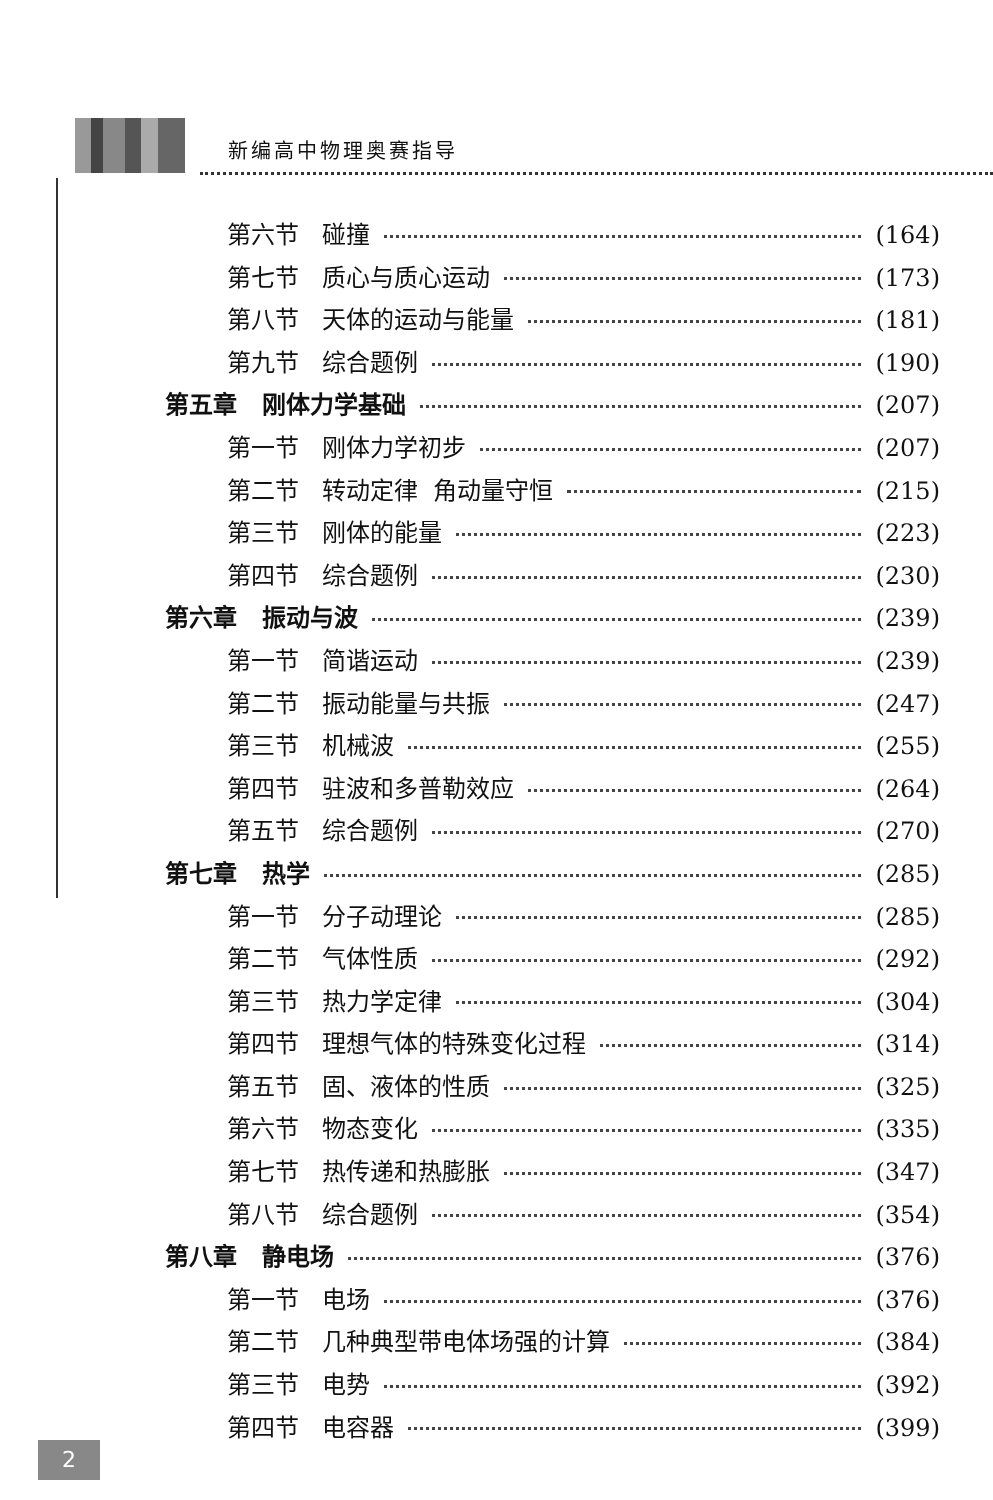新编高中物理奥赛指导
第六节 碰撞 (164)
第七节 质心与质心运动 (173)
第八节 天体的运动与能量 (181)
第九节 综合题例 (190)
第五章 刚体力学基础 (207)
第一节 刚体力学初步 (207)
第二节 转动定律 角动量守恒 (215)
第三节 刚体的能量 (223)
第四节 综合题例 (230)
第六章 振动与波 (239)
第一节 简谐运动 (239)
第二节 振动能量与共振 (247)
第三节 机械波 (255)
第四节 驻波和多普勒效应 (264)
第五节 综合题例 (270)
第七章 热学 (285)
第一节 分子动理论 (285)
第二节 气体性质 (292)
第三节 热力学定律 (304)
第四节 理想气体的特殊变化过程 (314)
第五节 固、液体的性质 (325)
第六节 物态变化 (335)
第七节 热传递和热膨胀 (347)
第八节 综合题例 (354)
第八章 静电场 (376)
第一节 电场 (376)
第二节 几种典型带电体场强的计算 (384)
第三节 电势 (392)
第四节 电容器 (399)
2